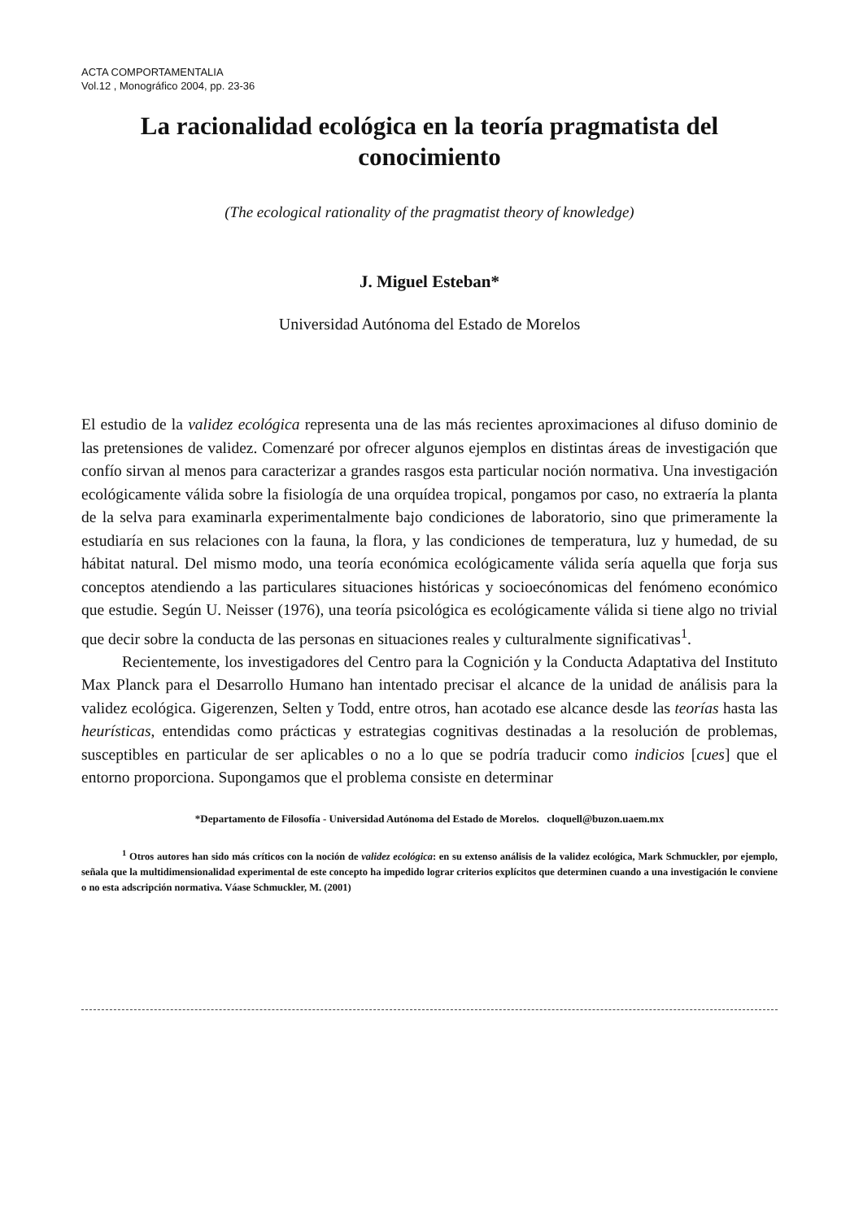ACTA COMPORTAMENTALIA
Vol.12 , Monográfico 2004, pp. 23-36
La racionalidad ecológica en la teoría pragmatista del conocimiento
(The ecological rationality of the pragmatist theory of knowledge)
J. Miguel Esteban*
Universidad Autónoma del Estado de Morelos
El estudio de la validez ecológica representa una de las más recientes aproximaciones al difuso dominio de las pretensiones de validez. Comenzaré por ofrecer algunos ejemplos en distintas áreas de investigación que confío sirvan al menos para caracterizar a grandes rasgos esta particular noción normativa. Una investigación ecológicamente válida sobre la fisiología de una orquídea tropical, pongamos por caso, no extraería la planta de la selva para examinarla experimentalmente bajo condiciones de laboratorio, sino que primeramente la estudiaría en sus relaciones con la fauna, la flora, y las condiciones de temperatura, luz y humedad, de su hábitat natural. Del mismo modo, una teoría económica ecológicamente válida sería aquella que forja sus conceptos atendiendo a las particulares situaciones históricas y socioecónomicas del fenómeno económico que estudie. Según U. Neisser (1976), una teoría psicológica es ecológicamente válida si tiene algo no trivial que decir sobre la conducta de las personas en situaciones reales y culturalmente significativas<sup>1</sup>.
Recientemente, los investigadores del Centro para la Cognición y la Conducta Adaptativa del Instituto Max Planck para el Desarrollo Humano han intentado precisar el alcance de la unidad de análisis para la validez ecológica. Gigerenzen, Selten y Todd, entre otros, han acotado ese alcance desde las teorías hasta las heurísticas, entendidas como prácticas y estrategias cognitivas destinadas a la resolución de problemas, susceptibles en particular de ser aplicables o no a lo que se podría traducir como indicios [cues] que el entorno proporciona. Supongamos que el problema consiste en determinar
*Departamento de Filosofía - Universidad Autónoma del Estado de Morelos. cloquell@buzon.uaem.mx
<sup>1</sup> Otros autores han sido más críticos con la noción de validez ecológica: en su extenso análisis de la validez ecológica, Mark Schmuckler, por ejemplo, señala que la multidimensionalidad experimental de este concepto ha impedido lograr criterios explícitos que determinen cuando a una investigación le conviene o no esta adscripción normativa. Váase Schmuckler, M. (2001)